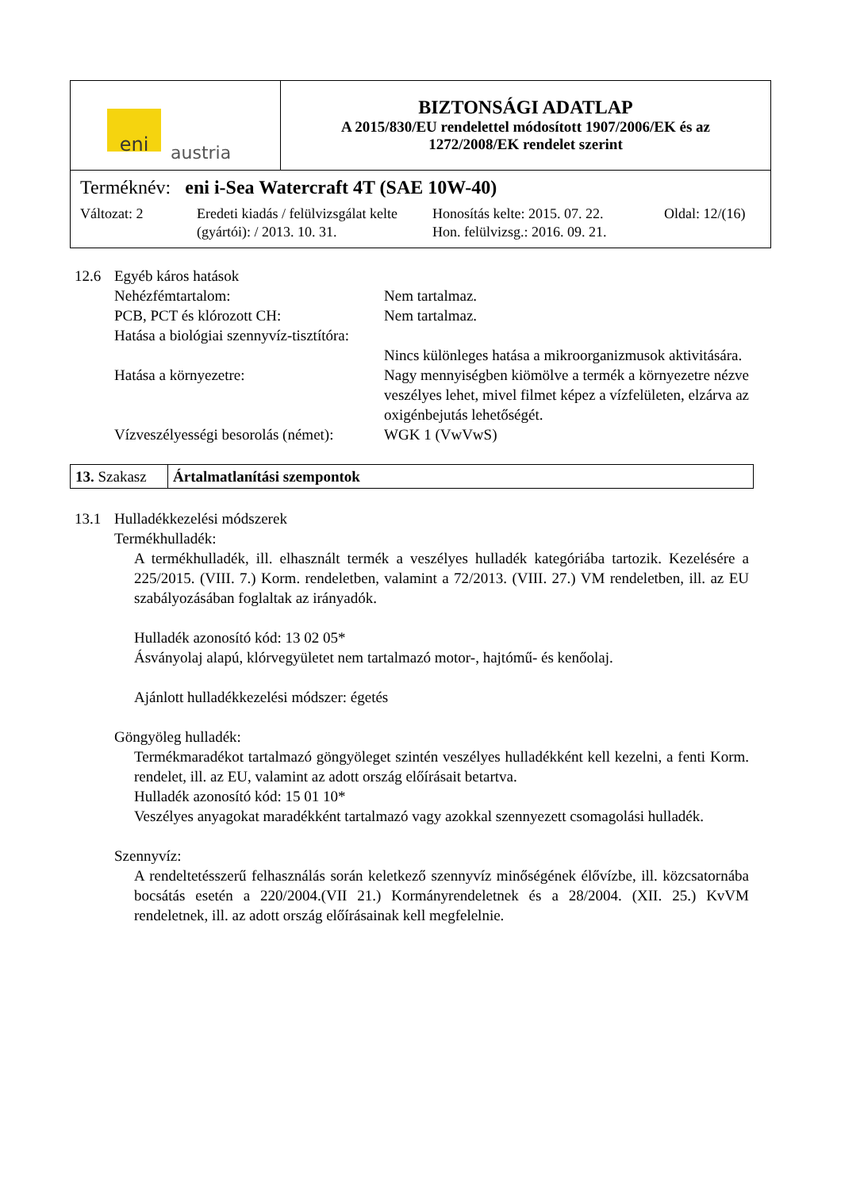| eni austria | BIZTONSÁGI ADATLAP A 2015/830/EU rendelettel módosított 1907/2006/EK és az 1272/2008/EK rendelet szerint |
| Terméknév: eni i-Sea Watercraft 4T (SAE 10W-40) Változat: 2 Eredeti kiadás / felülvizsgálat kelte (gyártói): / 2013. 10. 31. Honosítás kelte: 2015. 07. 22. Hon. felülvizsg.: 2016. 09. 21. Oldal: 12/(16) | |
12.6 Egyéb káros hatások
Nehézfémtartalom: Nem tartalmaz.
PCB, PCT és klórozott CH: Nem tartalmaz.
Hatása a biológiai szennyvíz-tisztítóra:
Nincs különleges hatása a mikroorganizmusok aktivitására.
Hatása a környezetre: Nagy mennyiségben kiömölve a termék a környezetre nézve veszélyes lehet, mivel filmet képez a vízfelületen, elzárva az oxigénbejutás lehetőségét.
Vízveszélyességi besorolás (német):
WGK 1 (VwVwS)
13. Szakasz
Ártalmatlanítási szempontok
13.1 Hulladékkezelési módszerek
Termékhulladék:
A termékhulladék, ill. elhasznált termék a veszélyes hulladék kategóriába tartozik. Kezelésére a 225/2015. (VIII. 7.) Korm. rendeletben, valamint a 72/2013. (VIII. 27.) VM rendeletben, ill. az EU szabályozásában foglaltak az irányadók.
Hulladék azonosító kód: 13 02 05*
Ásványolaj alapú, klórvegyületet nem tartalmazó motor-, hajtómű- és kenőolaj.
Ajánlott hulladékkezelési módszer: égetés
Göngyöleg hulladék:
Termékmaradékot tartalmazó göngyöleget szintén veszélyes hulladékként kell kezelni, a fenti Korm. rendelet, ill. az EU, valamint az adott ország előírásait betartva.
Hulladék azonosító kód: 15 01 10*
Veszélyes anyagokat maradékként tartalmazó vagy azokkal szennyezett csomagolási hulladék.
Szennyvíz:
A rendeltetésszerű felhasználás során keletkező szennyvíz minőségének élővízbe, ill. közcsatornába bocsátás esetén a 220/2004.(VII 21.) Kormányrendeletnek és a 28/2004. (XII. 25.) KvVM rendeletnek, ill. az adott ország előírásainak kell megfelelnie.